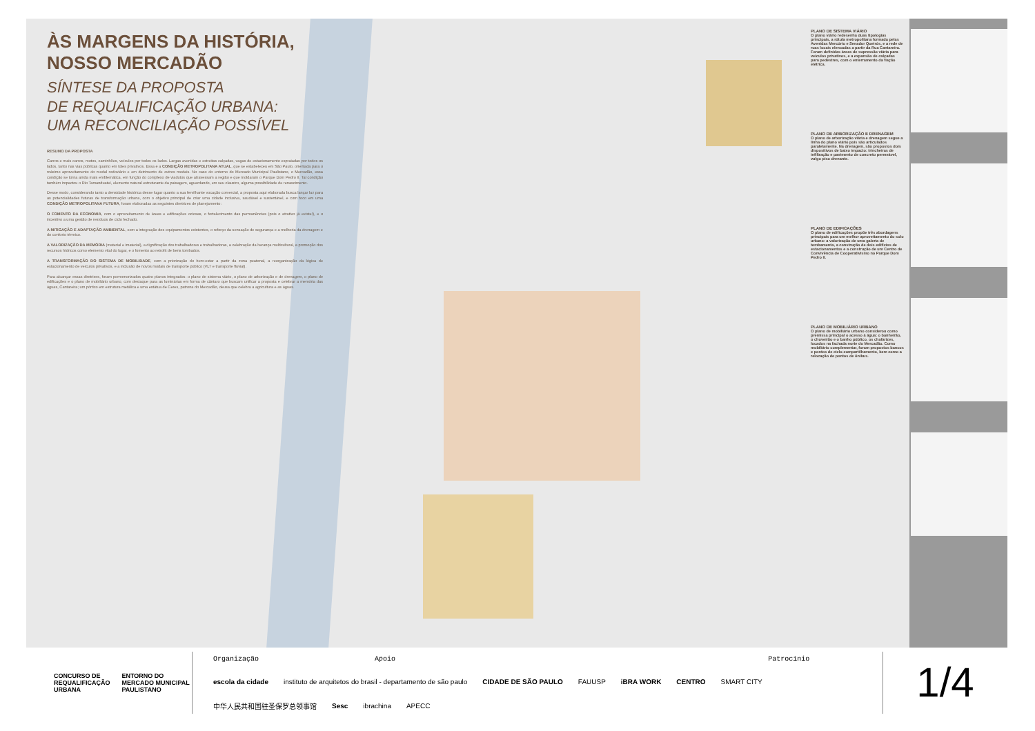ÀS MARGENS DA HISTÓRIA, NOSSO MERCADÃO
SÍNTESE DA PROPOSTA
DE REQUALIFICAÇÃO URBANA:
UMA RECONCILIAÇÃO POSSÍVEL
RESUMO DA PROPOSTA
Carros e mais carros, motos, caminhões, veículos por todos os lados. Largas avenidas e estreitas calçadas, vagas de estacionamento espraiadas por todos os lados, tanto nas vias públicas quanto em lotes privativos. Essa é a CONDIÇÃO METROPOLITANA ATUAL, que se estabeleceu em São Paulo, orientada para o máximo aproveitamento do modal rodoviário e em detrimento de outros modais. No caso do entorno do Mercado Municipal Paulistano, o Mercadão, essa condição se torna ainda mais emblemática, em função do complexo de viadutos que atravessam a região e que moldaram o Parque Dom Pedro II. Tal condição também impactou o Rio Tamanduateí, elemento natural estruturante da paisagem, aguardando, em seu claustro, alguma possibilidade de renascimento.
Desse modo, considerando tanto a densidade histórica desse lugar quanto a sua fervilhante vocação comercial, a proposta aqui elaborada busca lançar luz para as potencialidades futuras de transformação urbana, com o objetivo principal de criar uma cidade inclusiva, saudável e sustentável, e com foco em uma CONDIÇÃO METROPOLITANA FUTURA, foram elaboradas as seguintes diretrizes de planejamento:
O FOMENTO DA ECONOMIA, com o aproveitamento de áreas e edificações ociosas, o fortalecimento das permanências (pois o atrativo já existe!), e o incentivo a uma gestão de resíduos de ciclo fechado.
A MITIGAÇÃO E ADAPTAÇÃO AMBIENTAL, com a integração dos equipamentos existentes, o reforço da sensação de segurança e a melhoria da drenagem e do conforto térmico.
A VALORIZAÇÃO DA MEMÓRIA (material e imaterial), a dignificação dos trabalhadores e trabalhadoras, a celebração da herança multicultural, a promoção dos recursos hídricos como elemento vital do lugar, e o fomento ao retrofit de bens tombados.
A TRANSFORMAÇÃO DO SISTEMA DE MOBILIDADE, com a priorização do bem-estar a partir da zona peatonal, a reorganização da lógica de estacionamento de veículos privativos, e a inclusão de novos modais de transporte público (VLT e transporte fluvial).
Para alcançar essas diretrizes, foram pormenorizados quatro planos integrados: o plano de sistema viário, o plano de arborização e de drenagem, o plano de edificações e o plano de mobiliário urbano, com destaque para as luminárias em forma de cântaro que buscam unificar a proposta e celebrar a memória das águas, Cantareira; um pórtico em estrutura metálica e uma estátua de Ceres, patrona do Mercadão, deusa que celebra a agricultura e as águas.
PLANO DE SISTEMA VIÁRIO
O plano viário redesenha duas tipologias principais, a rótula metropolitana formada pelas Avenidas Mercúrio e Senador Queirós, e a rede de ruas locais elencadas a partir da Rua Cantareira. Foram definidas áreas de supressão viária para veículos privativos, e a expansão de calçadas para pedestres, com o enterramento da fiação elétrica.
PLANO DE ARBORIZAÇÃO E DRENAGEM
O plano de arborização viária e drenagem segue a linha do plano viário pois são articulados paralelamente. Na drenagem, são propostos dois dispositivos de baixo impacto: trincheiras de infiltração e pavimento de concreto permeável, vulgo piso drenante.
PLANO DE EDIFICAÇÕES
O plano de edificações propõe três abordagens principais para um melhor aproveitamento do solo urbano: a valorização de uma galeria de tombamento, a construção de dois edifícios de estacionamentos e a construção de um Centro de Convivência de Cooperativismo no Parque Dom Pedro II.
PLANO DE MOBILIÁRIO URBANO
O plano de mobiliário urbano considerou como premissa principal o acesso à água: o banheirão, o chuveirão e o banho público, os chafarizes, locados na fachada norte do Mercadão. Como mobiliário complementar, foram propostos bancos e pontos de ciclo-compartilhamento, bem como a relocação de pontos de ônibus.
CONCURSO DE REQUALIFICAÇÃO URBANA ENTORNO DO MERCADO MUNICIPAL PAULISTANO
Organização Apoio Patrocínio escola da cidade instituto de arquitetos do brasil - departamento de são paulo CIDADE DE SÃO PAULO FAUUSP iBRA WORK CENTRO SMART CITY 中华人民共和国驻圣保罗总领事馆 Sesc ibrachina APECC
1/4